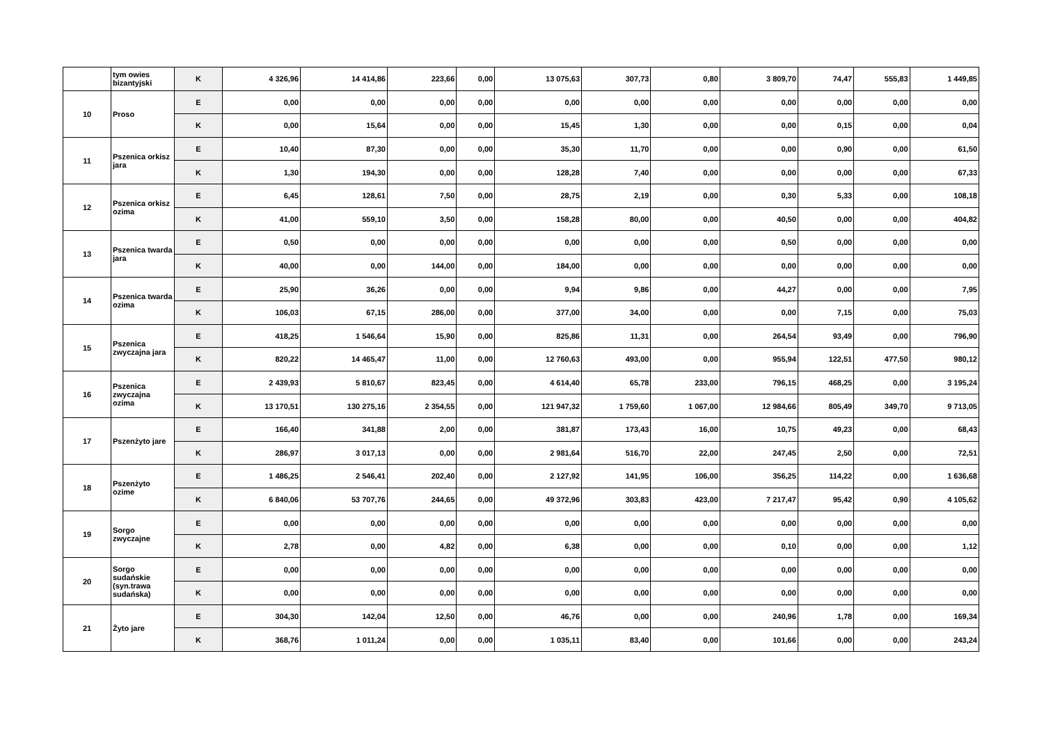| | tym owies bizantyjski | K | 4 326,96 | 14 414,86 | 223,66 | 0,00 | 13 075,63 | 307,73 | 0,80 | 3 809,70 | 74,47 | 555,83 | 1 449,85 |
| 10 | Proso | E | 0,00 | 0,00 | 0,00 | 0,00 | 0,00 | 0,00 | 0,00 | 0,00 | 0,00 | 0,00 | 0,00 |
| | | K | 0,00 | 15,64 | 0,00 | 0,00 | 15,45 | 1,30 | 0,00 | 0,00 | 0,15 | 0,00 | 0,04 |
| 11 | Pszenica orkisz jara | E | 10,40 | 87,30 | 0,00 | 0,00 | 35,30 | 11,70 | 0,00 | 0,00 | 0,90 | 0,00 | 61,50 |
| | | K | 1,30 | 194,30 | 0,00 | 0,00 | 128,28 | 7,40 | 0,00 | 0,00 | 0,00 | 0,00 | 67,33 |
| 12 | Pszenica orkisz ozima | E | 6,45 | 128,61 | 7,50 | 0,00 | 28,75 | 2,19 | 0,00 | 0,30 | 5,33 | 0,00 | 108,18 |
| | | K | 41,00 | 559,10 | 3,50 | 0,00 | 158,28 | 80,00 | 0,00 | 40,50 | 0,00 | 0,00 | 404,82 |
| 13 | Pszenica twarda jara | E | 0,50 | 0,00 | 0,00 | 0,00 | 0,00 | 0,00 | 0,00 | 0,50 | 0,00 | 0,00 | 0,00 |
| | | K | 40,00 | 0,00 | 144,00 | 0,00 | 184,00 | 0,00 | 0,00 | 0,00 | 0,00 | 0,00 | 0,00 |
| 14 | Pszenica twarda ozima | E | 25,90 | 36,26 | 0,00 | 0,00 | 9,94 | 9,86 | 0,00 | 44,27 | 0,00 | 0,00 | 7,95 |
| | | K | 106,03 | 67,15 | 286,00 | 0,00 | 377,00 | 34,00 | 0,00 | 0,00 | 7,15 | 0,00 | 75,03 |
| 15 | Pszenica zwyczajna jara | E | 418,25 | 1 546,64 | 15,90 | 0,00 | 825,86 | 11,31 | 0,00 | 264,54 | 93,49 | 0,00 | 796,90 |
| | | K | 820,22 | 14 465,47 | 11,00 | 0,00 | 12 760,63 | 493,00 | 0,00 | 955,94 | 122,51 | 477,50 | 980,12 |
| 16 | Pszenica zwyczajna ozima | E | 2 439,93 | 5 810,67 | 823,45 | 0,00 | 4 614,40 | 65,78 | 233,00 | 796,15 | 468,25 | 0,00 | 3 195,24 |
| | | K | 13 170,51 | 130 275,16 | 2 354,55 | 0,00 | 121 947,32 | 1 759,60 | 1 067,00 | 12 984,66 | 805,49 | 349,70 | 9 713,05 |
| 17 | Pszenżyto jare | E | 166,40 | 341,88 | 2,00 | 0,00 | 381,87 | 173,43 | 16,00 | 10,75 | 49,23 | 0,00 | 68,43 |
| | | K | 286,97 | 3 017,13 | 0,00 | 0,00 | 2 981,64 | 516,70 | 22,00 | 247,45 | 2,50 | 0,00 | 72,51 |
| 18 | Pszenżyto ozime | E | 1 486,25 | 2 546,41 | 202,40 | 0,00 | 2 127,92 | 141,95 | 106,00 | 356,25 | 114,22 | 0,00 | 1 636,68 |
| | | K | 6 840,06 | 53 707,76 | 244,65 | 0,00 | 49 372,96 | 303,83 | 423,00 | 7 217,47 | 95,42 | 0,90 | 4 105,62 |
| 19 | Sorgo zwyczajne | E | 0,00 | 0,00 | 0,00 | 0,00 | 0,00 | 0,00 | 0,00 | 0,00 | 0,00 | 0,00 | 0,00 |
| | | K | 2,78 | 0,00 | 4,82 | 0,00 | 6,38 | 0,00 | 0,00 | 0,10 | 0,00 | 0,00 | 1,12 |
| 20 | Sorgo sudańskie (syn.trawa sudańska) | E | 0,00 | 0,00 | 0,00 | 0,00 | 0,00 | 0,00 | 0,00 | 0,00 | 0,00 | 0,00 | 0,00 |
| | | K | 0,00 | 0,00 | 0,00 | 0,00 | 0,00 | 0,00 | 0,00 | 0,00 | 0,00 | 0,00 | 0,00 |
| 21 | Żyto jare | E | 304,30 | 142,04 | 12,50 | 0,00 | 46,76 | 0,00 | 0,00 | 240,96 | 1,78 | 0,00 | 169,34 |
| | | K | 368,76 | 1 011,24 | 0,00 | 0,00 | 1 035,11 | 83,40 | 0,00 | 101,66 | 0,00 | 0,00 | 243,24 |